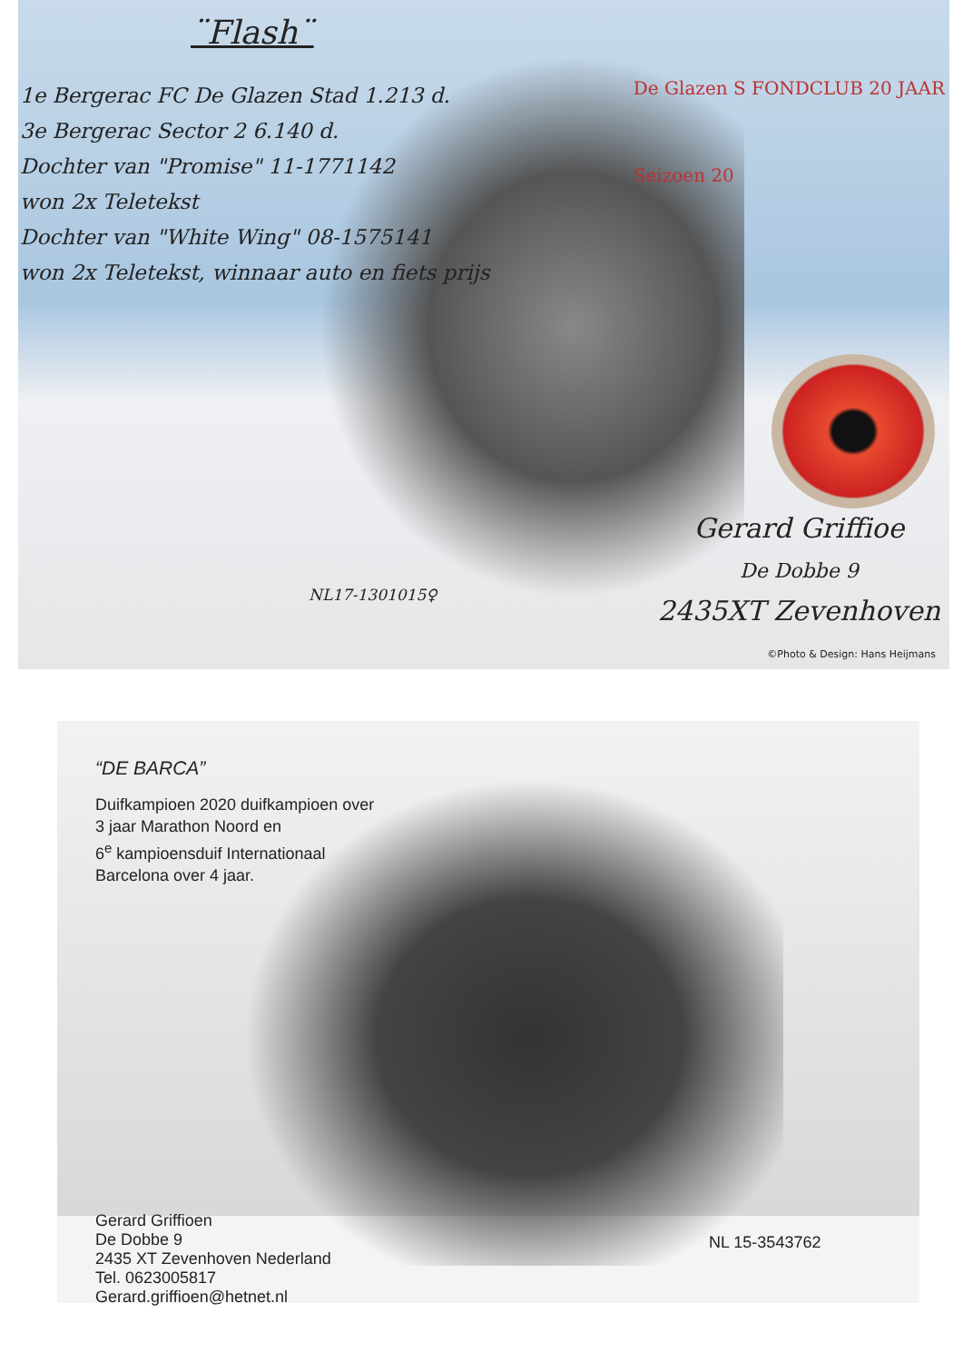¨Flash¨
1e Bergerac FC De Glazen Stad 1.213 d.
3e Bergerac Sector 2 6.140 d.
Dochter van "Promise" 11-1771142
won 2x Teletekst
Dochter van "White Wing" 08-1575141
won 2x Teletekst, winnaar auto en fiets prijs
De Glazen S FONDCLUB 20 JAAR
Seizoen 20
Gerard Griffioe
De Dobbe 9
2435XT Zevenhoven
NL17-1301015♀
©Photo & Design: Hans Heijmans
“DE BARCA”
Duifkampioen 2020 duifkampioen over
3 jaar Marathon Noord en
6<sup>e</sup> kampioensduif Internationaal
Barcelona over 4 jaar.
Gerard Griffioen
De Dobbe 9
2435 XT Zevenhoven Nederland
Tel. 0623005817
Gerard.griffioen@hetnet.nl
NL 15-3543762